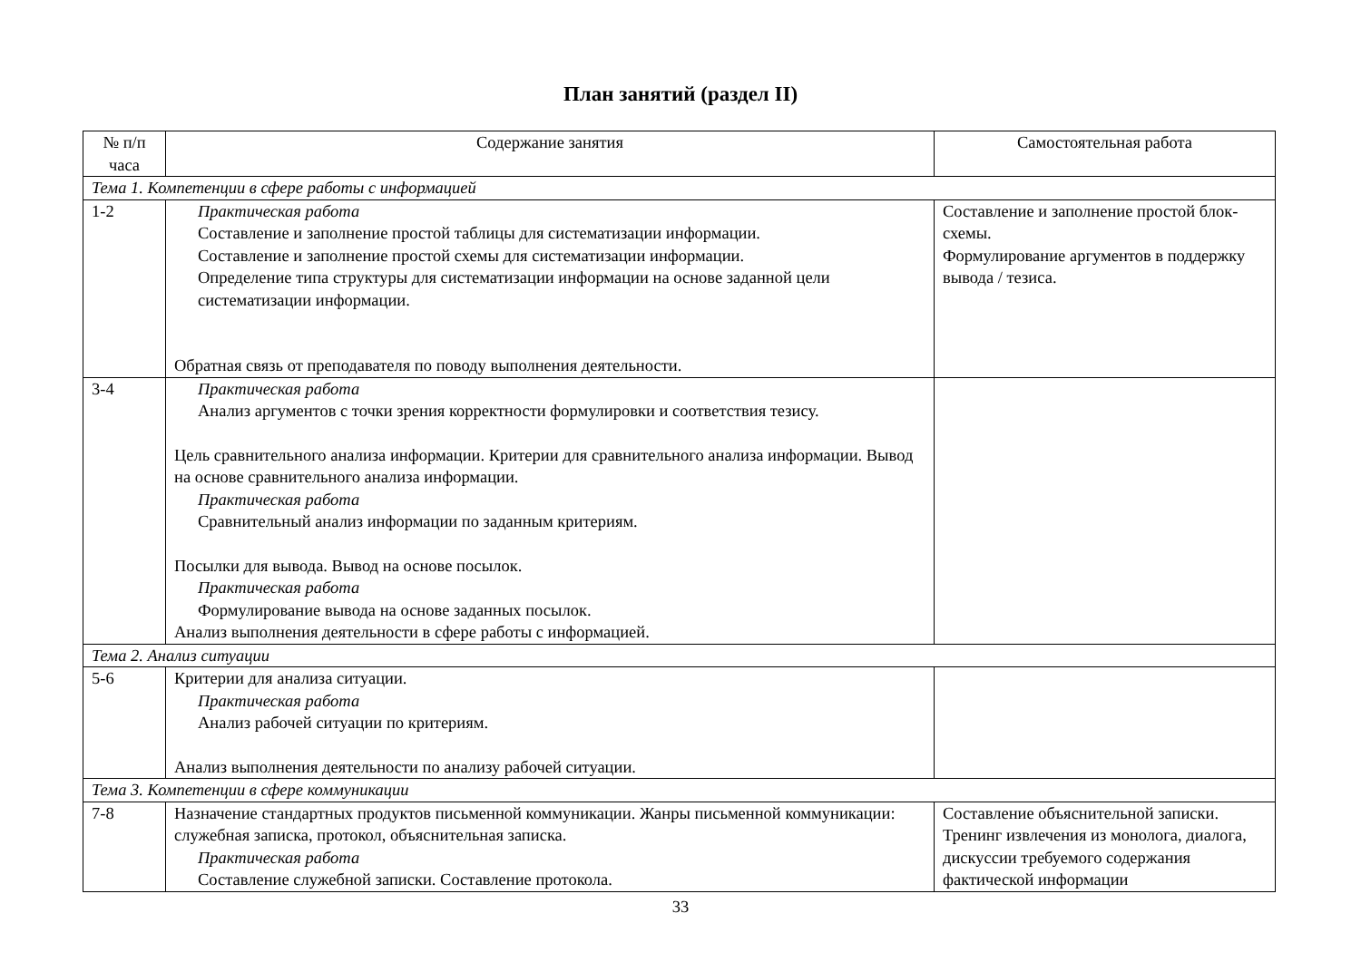План занятий (раздел II)
| № п/п часа | Содержание занятия | Самостоятельная работа |
| --- | --- | --- |
| Тема 1. Компетенции в сфере работы с информацией | | |
| 1-2 | Практическая работа Составление и заполнение простой таблицы для систематизации информации. Составление и заполнение простой схемы для систематизации информации. Определение типа структуры для систематизации информации на основе заданной цели систематизации информации. Обратная связь от преподавателя по поводу выполнения деятельности. | Составление и заполнение простой блок-схемы. Формулирование аргументов в поддержку вывода / тезиса. |
| 3-4 | Практическая работа Анализ аргументов с точки зрения корректности формулировки и соответствия тезису. Цель сравнительного анализа информации. Критерии для сравнительного анализа информации. Вывод на основе сравнительного анализа информации. Практическая работа Сравнительный анализ информации по заданным критериям. Посылки для вывода. Вывод на основе посылок. Практическая работа Формулирование вывода на основе заданных посылок. Анализ выполнения деятельности в сфере работы с информацией. | |
| Тема 2. Анализ ситуации | | |
| 5-6 | Критерии для анализа ситуации. Практическая работа Анализ рабочей ситуации по критериям. Анализ выполнения деятельности по анализу рабочей ситуации. | |
| Тема 3. Компетенции в сфере коммуникации | | |
| 7-8 | Назначение стандартных продуктов письменной коммуникации. Жанры письменной коммуникации: служебная записка, протокол, объяснительная записка. Практическая работа Составление служебной записки. Составление протокола. | Составление объяснительной записки. Тренинг извлечения из монолога, диалога, дискуссии требуемого содержания фактической информации |
33